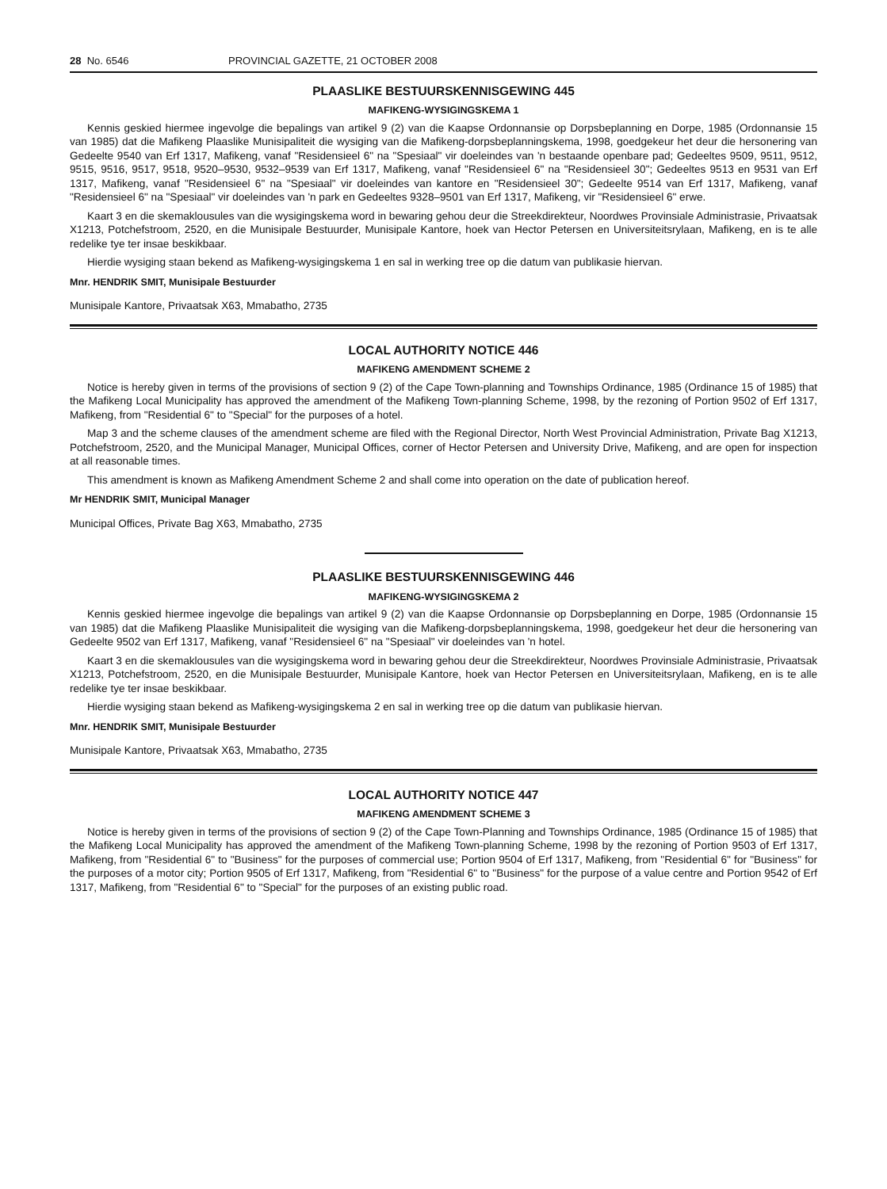28 No. 6546 PROVINCIAL GAZETTE, 21 OCTOBER 2008
PLAASLIKE BESTUURSKENNISGEWING 445
MAFIKENG-WYSIGINGSKEMA 1
Kennis geskied hiermee ingevolge die bepalings van artikel 9 (2) van die Kaapse Ordonnansie op Dorpsbeplanning en Dorpe, 1985 (Ordonnansie 15 van 1985) dat die Mafikeng Plaaslike Munisipaliteit die wysiging van die Mafikeng-dorpsbeplanningskema, 1998, goedgekeur het deur die hersonering van Gedeelte 9540 van Erf 1317, Mafikeng, vanaf "Residensieel 6" na "Spesiaal" vir doeleindes van 'n bestaande openbare pad; Gedeeltes 9509, 9511, 9512, 9515, 9516, 9517, 9518, 9520–9530, 9532–9539 van Erf 1317, Mafikeng, vanaf "Residensieel 6" na "Residensieel 30"; Gedeeltes 9513 en 9531 van Erf 1317, Mafikeng, vanaf "Residensieel 6" na "Spesiaal" vir doeleindes van kantore en "Residensieel 30"; Gedeelte 9514 van Erf 1317, Mafikeng, vanaf "Residensieel 6" na "Spesiaal" vir doeleindes van 'n park en Gedeeltes 9328–9501 van Erf 1317, Mafikeng, vir "Residensieel 6" erwe.
Kaart 3 en die skemaklousules van die wysigingskema word in bewaring gehou deur die Streekdirekteur, Noordwes Provinsiale Administrasie, Privaatsak X1213, Potchefstroom, 2520, en die Munisipale Bestuurder, Munisipale Kantore, hoek van Hector Petersen en Universiteitsrylaan, Mafikeng, en is te alle redelike tye ter insae beskikbaar.
Hierdie wysiging staan bekend as Mafikeng-wysigingskema 1 en sal in werking tree op die datum van publikasie hiervan.
Mnr. HENDRIK SMIT, Munisipale Bestuurder
Munisipale Kantore, Privaatsak X63, Mmabatho, 2735
LOCAL AUTHORITY NOTICE 446
MAFIKENG AMENDMENT SCHEME 2
Notice is hereby given in terms of the provisions of section 9 (2) of the Cape Town-planning and Townships Ordinance, 1985 (Ordinance 15 of 1985) that the Mafikeng Local Municipality has approved the amendment of the Mafikeng Town-planning Scheme, 1998, by the rezoning of Portion 9502 of Erf 1317, Mafikeng, from "Residential 6" to "Special" for the purposes of a hotel.
Map 3 and the scheme clauses of the amendment scheme are filed with the Regional Director, North West Provincial Administration, Private Bag X1213, Potchefstroom, 2520, and the Municipal Manager, Municipal Offices, corner of Hector Petersen and University Drive, Mafikeng, and are open for inspection at all reasonable times.
This amendment is known as Mafikeng Amendment Scheme 2 and shall come into operation on the date of publication hereof.
Mr HENDRIK SMIT, Municipal Manager
Municipal Offices, Private Bag X63, Mmabatho, 2735
PLAASLIKE BESTUURSKENNISGEWING 446
MAFIKENG-WYSIGINGSKEMA 2
Kennis geskied hiermee ingevolge die bepalings van artikel 9 (2) van die Kaapse Ordonnansie op Dorpsbeplanning en Dorpe, 1985 (Ordonnansie 15 van 1985) dat die Mafikeng Plaaslike Munisipaliteit die wysiging van die Mafikeng-dorpsbeplanningskema, 1998, goedgekeur het deur die hersonering van Gedeelte 9502 van Erf 1317, Mafikeng, vanaf "Residensieel 6" na "Spesiaal" vir doeleindes van 'n hotel.
Kaart 3 en die skemaklousules van die wysigingskema word in bewaring gehou deur die Streekdirekteur, Noordwes Provinsiale Administrasie, Privaatsak X1213, Potchefstroom, 2520, en die Munisipale Bestuurder, Munisipale Kantore, hoek van Hector Petersen en Universiteitsrylaan, Mafikeng, en is te alle redelike tye ter insae beskikbaar.
Hierdie wysiging staan bekend as Mafikeng-wysigingskema 2 en sal in werking tree op die datum van publikasie hiervan.
Mnr. HENDRIK SMIT, Munisipale Bestuurder
Munisipale Kantore, Privaatsak X63, Mmabatho, 2735
LOCAL AUTHORITY NOTICE 447
MAFIKENG AMENDMENT SCHEME 3
Notice is hereby given in terms of the provisions of section 9 (2) of the Cape Town-Planning and Townships Ordinance, 1985 (Ordinance 15 of 1985) that the Mafikeng Local Municipality has approved the amendment of the Mafikeng Town-planning Scheme, 1998 by the rezoning of Portion 9503 of Erf 1317, Mafikeng, from "Residential 6" to "Business" for the purposes of commercial use; Portion 9504 of Erf 1317, Mafikeng, from "Residential 6" for "Business" for the purposes of a motor city; Portion 9505 of Erf 1317, Mafikeng, from "Residential 6" to "Business" for the purpose of a value centre and Portion 9542 of Erf 1317, Mafikeng, from "Residential 6" to "Special" for the purposes of an existing public road.